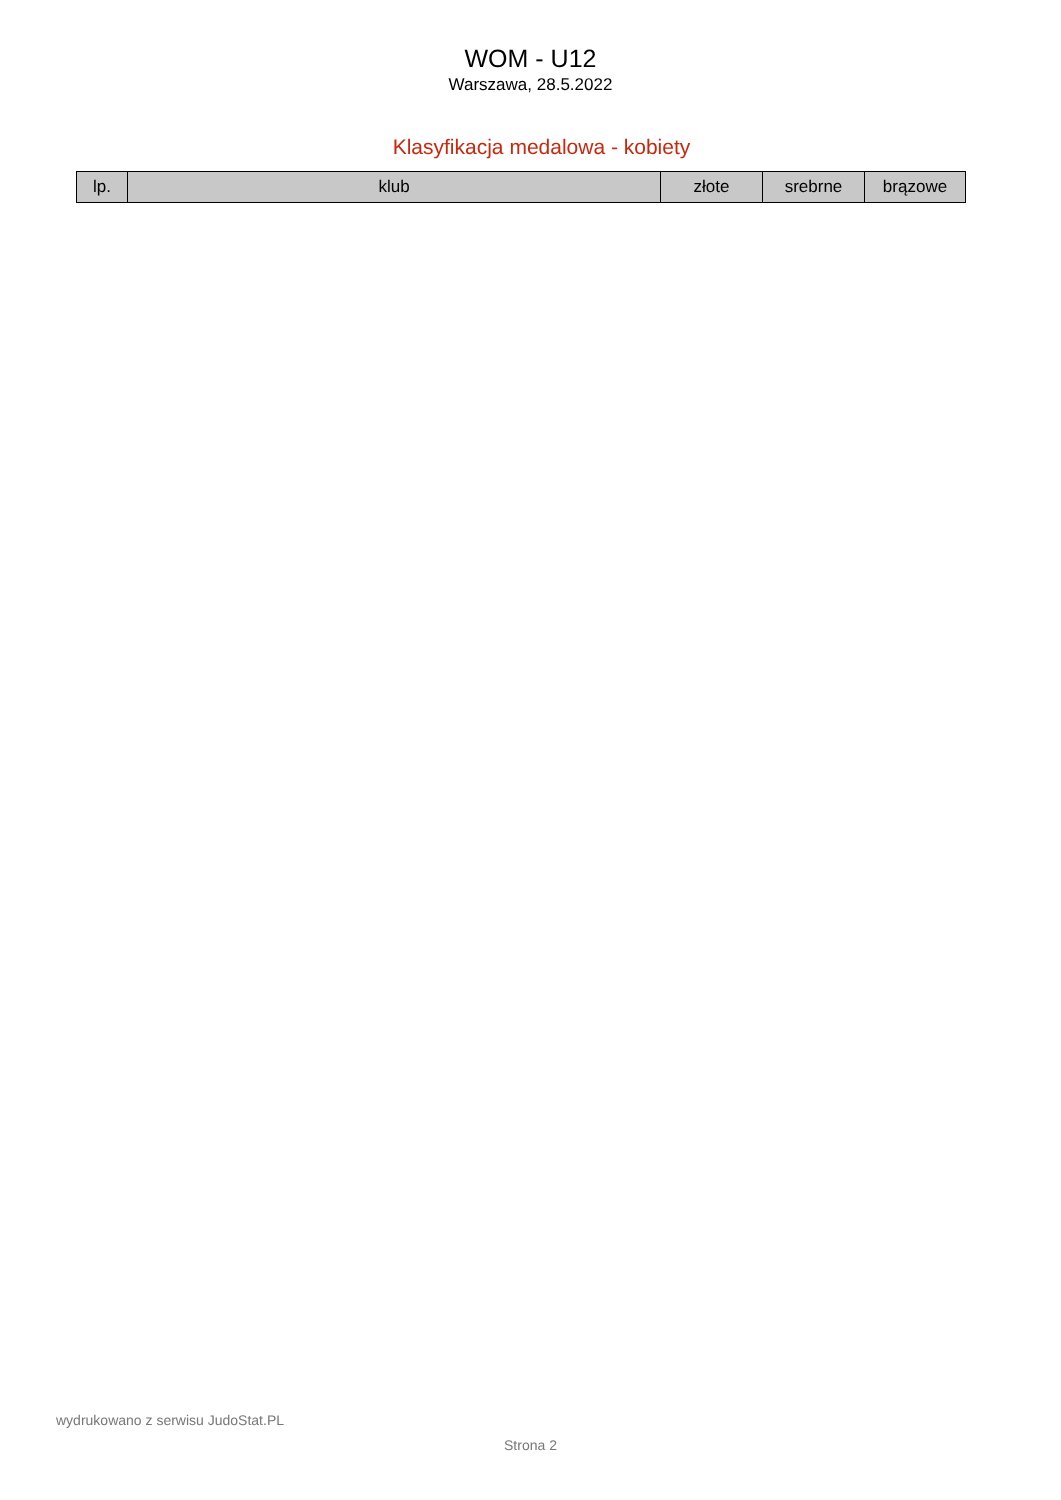WOM - U12
Warszawa, 28.5.2022
Klasyfikacja medalowa - kobiety
| lp. | klub | złote | srebrne | brązowe |
| --- | --- | --- | --- | --- |
wydrukowano z serwisu JudoStat.PL
Strona 2